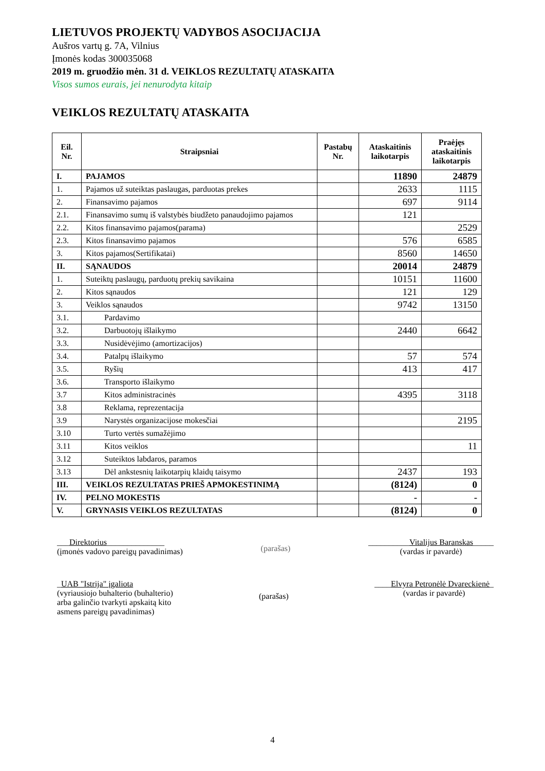LIETUVOS PROJEKTŲ VADYBOS ASOCIJACIJA
Aušros vartų g. 7A, Vilnius
Įmonės kodas 300035068
2019 m. gruodžio mėn. 31 d. VEIKLOS REZULTATŲ ATASKAITA
Visos sumos eurais, jei nenurodyta kitaip
VEIKLOS REZULTATŲ ATASKAITA
| Eil. Nr. | Straipsniai | Pastabų Nr. | Ataskaitinis laikotarpis | Praėjęs ataskaitinis laikotarpis |
| --- | --- | --- | --- | --- |
| I. | PAJAMOS | | 11890 | 24879 |
| 1. | Pajamos už suteiktas paslaugas, parduotas prekes | | 2633 | 1115 |
| 2. | Finansavimo pajamos | | 697 | 9114 |
| 2.1. | Finansavimo sumų iš valstybės biudžeto panaudojimo pajamos | | 121 | |
| 2.2. | Kitos finansavimo pajamos(parama) | | | 2529 |
| 2.3. | Kitos finansavimo pajamos | | 576 | 6585 |
| 3. | Kitos pajamos(Sertifikatai) | | 8560 | 14650 |
| II. | SĄNAUDOS | | 20014 | 24879 |
| 1. | Suteiktų paslaugų, parduotų prekių savikaina | | 10151 | 11600 |
| 2. | Kitos sąnaudos | | 121 | 129 |
| 3. | Veiklos sąnaudos | | 9742 | 13150 |
| 3.1. | Pardavimo | | | |
| 3.2. | Darbuotojų išlaikymo | | 2440 | 6642 |
| 3.3. | Nusidėvėjimo (amortizacijos) | | | |
| 3.4. | Patalpų išlaikymo | | 57 | 574 |
| 3.5. | Ryšių | | 413 | 417 |
| 3.6. | Transporto išlaikymo | | | |
| 3.7 | Kitos administracinės | | 4395 | 3118 |
| 3.8 | Reklama, reprezentacija | | | |
| 3.9 | Narystės organizacijose mokesčiai | | | 2195 |
| 3.10 | Turto vertės sumažėjimo | | | |
| 3.11 | Kitos veiklos | | | 11 |
| 3.12 | Suteiktos labdaros, paramos | | | |
| 3.13 | Dėl ankstesnių laikotarpių klaidų taisymo | | 2437 | 193 |
| III. | VEIKLOS REZULTATAS PRIEŠ APMOKESTINIMĄ | | (8124) | 0 |
| IV. | PELNO MOKESTIS | | - | - |
| V. | GRYNASIS VEIKLOS REZULTATAS | | (8124) | 0 |
___Direktorius______________
(įmonės vadovo pareigų pavadinimas)
(parašas)
__________Vitalijus Baranskas_____
(vardas ir pavardė)
_UAB "Istrija" įgaliota
(vyriausiojo buhalterio (buhalterio)
arba galinčio tvarkyti apskaitą kito
asmens pareigų pavadinimas)
(parašas)
____Elvyra Petronėlė Dvareckienė_
(vardas ir pavardė)
4